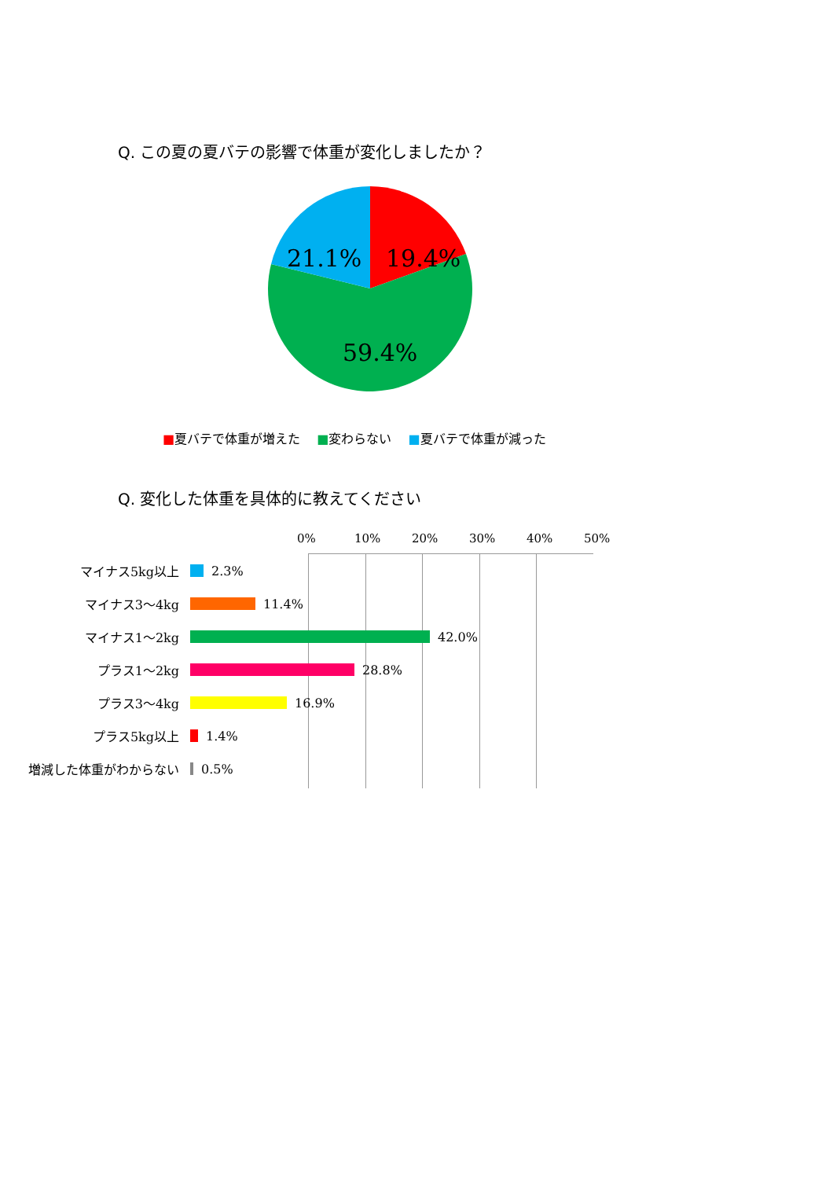Q. この夏の夏バテの影響で体重が変化しましたか？
19.4%
21.1%
59.4%
■夏バテで体重が増えた　 ■変わらない　 ■夏バテで体重が減った
Q. 変化した体重を具体的に教えてください
0% 10% 20% 30% 40% 50%
マイナス5kg以上 2.3%
マイナス3〜4kg 11.4%
マイナス1〜2kg 42.0%
プラス1〜2kg 28.8%
プラス3〜4kg 16.9%
プラス5kg以上 1.4%
増減した体重がわからない 0.5%